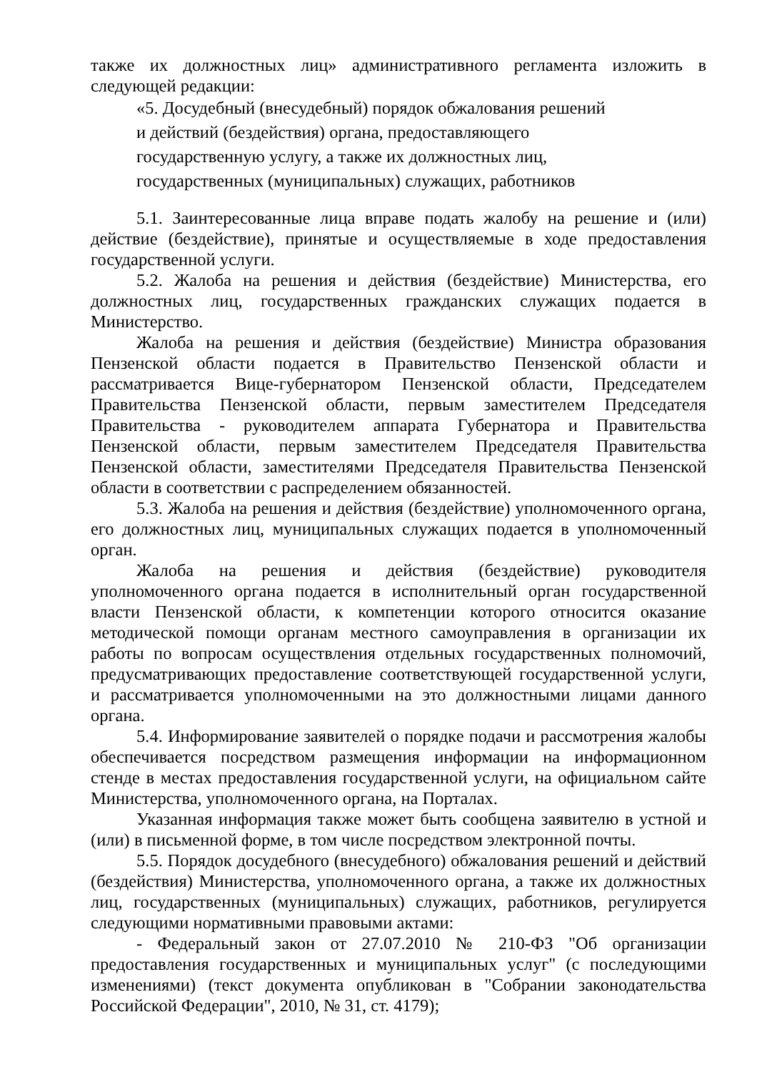также их должностных лиц» административного регламента изложить в следующей редакции:
«5. Досудебный (внесудебный) порядок обжалования решений
и действий (бездействия) органа, предоставляющего
государственную услугу, а также их должностных лиц,
государственных (муниципальных) служащих, работников
5.1. Заинтересованные лица вправе подать жалобу на решение и (или) действие (бездействие), принятые и осуществляемые в ходе предоставления государственной услуги.
5.2. Жалоба на решения и действия (бездействие) Министерства, его должностных лиц, государственных гражданских служащих подается в Министерство.
Жалоба на решения и действия (бездействие) Министра образования Пензенской области подается в Правительство Пензенской области и рассматривается Вице-губернатором Пензенской области, Председателем Правительства Пензенской области, первым заместителем Председателя Правительства - руководителем аппарата Губернатора и Правительства Пензенской области, первым заместителем Председателя Правительства Пензенской области, заместителями Председателя Правительства Пензенской области в соответствии с распределением обязанностей.
5.3. Жалоба на решения и действия (бездействие) уполномоченного органа, его должностных лиц, муниципальных служащих подается в уполномоченный орган.
Жалоба на решения и действия (бездействие) руководителя уполномоченного органа подается в исполнительный орган государственной власти Пензенской области, к компетенции которого относится оказание методической помощи органам местного самоуправления в организации их работы по вопросам осуществления отдельных государственных полномочий, предусматривающих предоставление соответствующей государственной услуги, и рассматривается уполномоченными на это должностными лицами данного органа.
5.4. Информирование заявителей о порядке подачи и рассмотрения жалобы обеспечивается посредством размещения информации на информационном стенде в местах предоставления государственной услуги, на официальном сайте Министерства, уполномоченного органа, на Порталах.
Указанная информация также может быть сообщена заявителю в устной и (или) в письменной форме, в том числе посредством электронной почты.
5.5. Порядок досудебного (внесудебного) обжалования решений и действий (бездействия) Министерства, уполномоченного органа, а также их должностных лиц, государственных (муниципальных) служащих, работников, регулируется следующими нормативными правовыми актами:
- Федеральный закон от 27.07.2010 № 210-ФЗ "Об организации предоставления государственных и муниципальных услуг" (с последующими изменениями) (текст документа опубликован в "Собрании законодательства Российской Федерации", 2010, № 31, ст. 4179);